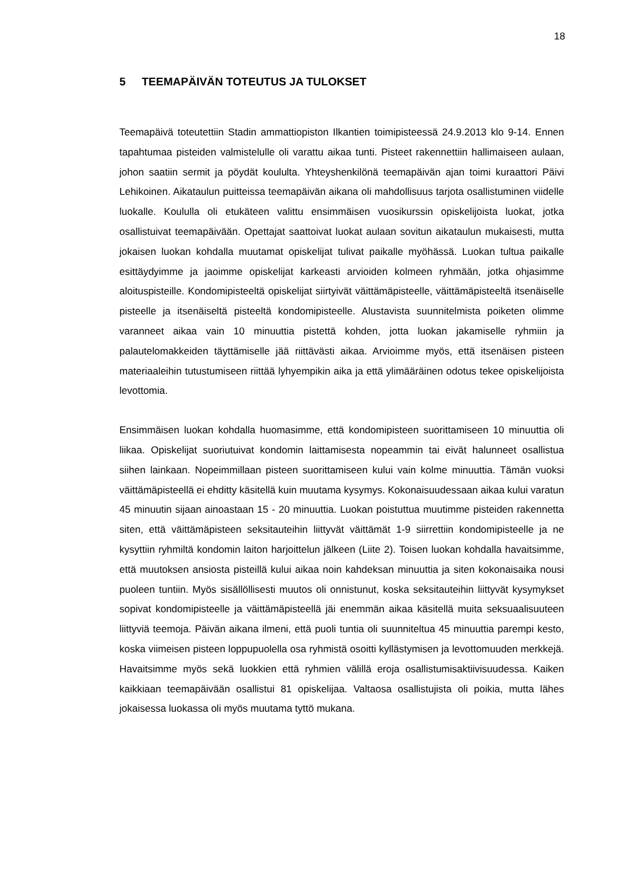18
5 TEEMAPÄIVÄN TOTEUTUS JA TULOKSET
Teemapäivä toteutettiin Stadin ammattiopiston Ilkantien toimipisteessä 24.9.2013 klo 9-14. Ennen tapahtumaa pisteiden valmistelulle oli varattu aikaa tunti. Pisteet rakennettiin hallimaiseen aulaan, johon saatiin sermit ja pöydät koululta. Yhteyshenkilönä teemapäivän ajan toimi kuraattori Päivi Lehikoinen. Aikataulun puitteissa teemapäivän aikana oli mahdollisuus tarjota osallistuminen viidelle luokalle. Koululla oli etukäteen valittu ensimmäisen vuosikurssin opiskelijoista luokat, jotka osallistuivat teemapäivään. Opettajat saattoivat luokat aulaan sovitun aikataulun mukaisesti, mutta jokaisen luokan kohdalla muutamat opiskelijat tulivat paikalle myöhässä. Luokan tultua paikalle esittäydyimme ja jaoimme opiskelijat karkeasti arvioiden kolmeen ryhmään, jotka ohjasimme aloituspisteille. Kondomipisteeltä opiskelijat siirtyivät väittämäpisteelle, väittämäpisteeltä itsenäiselle pisteelle ja itsenäiseltä pisteeltä kondomipisteelle. Alustavista suunnitelmista poiketen olimme varanneet aikaa vain 10 minuuttia pistettä kohden, jotta luokan jakamiselle ryhmiin ja palautelomakkeiden täyttämiselle jää riittävästi aikaa. Arvioimme myös, että itsenäisen pisteen materiaaleihin tutustumiseen riittää lyhyempikin aika ja että ylimääräinen odotus tekee opiskelijoista levottomia.
Ensimmäisen luokan kohdalla huomasimme, että kondomipisteen suorittamiseen 10 minuuttia oli liikaa. Opiskelijat suoriutuivat kondomin laittamisesta nopeammin tai eivät halunneet osallistua siihen lainkaan. Nopeimmillaan pisteen suorittamiseen kului vain kolme minuuttia. Tämän vuoksi väittämäpisteellä ei ehditty käsitellä kuin muutama kysymys. Kokonaisuudessaan aikaa kului varatun 45 minuutin sijaan ainoastaan 15 - 20 minuuttia. Luokan poistuttua muutimme pisteiden rakennetta siten, että väittämäpisteen seksitauteihin liittyvät väittämät 1-9 siirrettiin kondomipisteelle ja ne kysyttiin ryhmiltä kondomin laiton harjoittelun jälkeen (Liite 2). Toisen luokan kohdalla havaitsimme, että muutoksen ansiosta pisteillä kului aikaa noin kahdeksan minuuttia ja siten kokonaisaika nousi puoleen tuntiin. Myös sisällöllisesti muutos oli onnistunut, koska seksitauteihin liittyvät kysymykset sopivat kondomipisteelle ja väittämäpisteellä jäi enemmän aikaa käsitellä muita seksuaalisuuteen liittyviä teemoja. Päivän aikana ilmeni, että puoli tuntia oli suunniteltua 45 minuuttia parempi kesto, koska viimeisen pisteen loppupuolella osa ryhmistä osoitti kyllästymisen ja levottomuuden merkkejä. Havaitsimme myös sekä luokkien että ryhmien välillä eroja osallistumisaktiivisuudessa. Kaiken kaikkiaan teemapäivään osallistui 81 opiskelijaa. Valtaosa osallistujista oli poikia, mutta lähes jokaisessa luokassa oli myös muutama tyttö mukana.